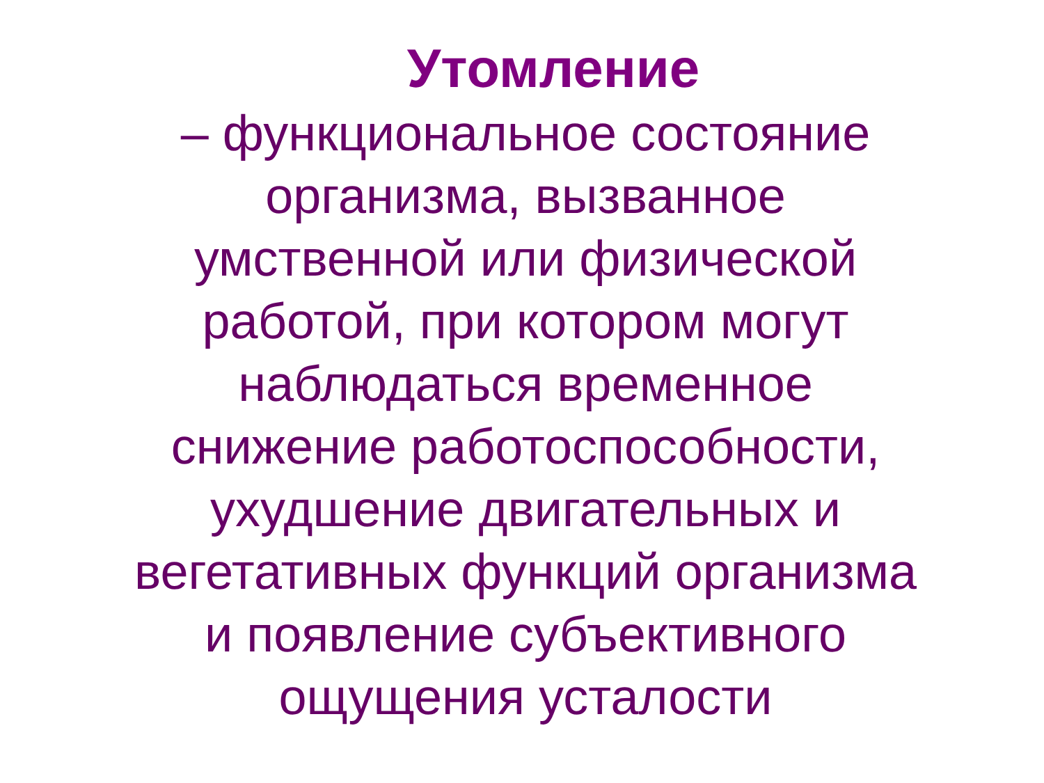Утомление
– функциональное состояние
организма, вызванное
умственной или физической
работой, при котором могут
наблюдаться временное
снижение работоспособности,
ухудшение двигательных и
вегетативных функций организма
и появление субъективного
ощущения усталости